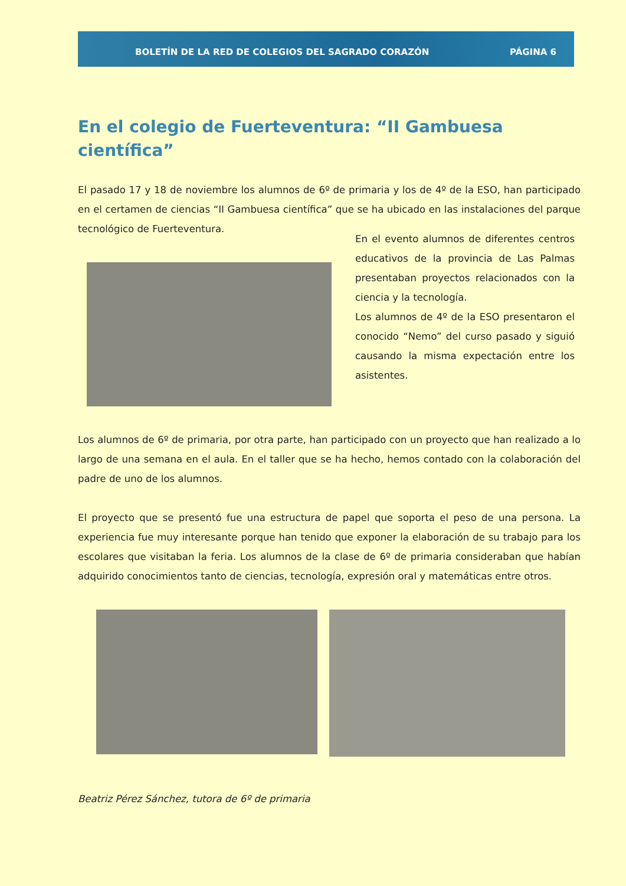BOLETÍN DE LA RED DE COLEGIOS DEL SAGRADO CORAZÓN PÁGINA 6
En el colegio de Fuerteventura: “II Gambuesa científica”
El pasado 17 y 18 de noviembre los alumnos de 6º de primaria y los de 4º de la ESO, han participado en el certamen de ciencias “II Gambuesa científica” que se ha ubicado en las instalaciones del parque tecnológico de Fuerteventura.
En el evento alumnos de diferentes centros educativos de la provincia de Las Palmas presentaban proyectos relacionados con la ciencia y la tecnología.
Los alumnos de 4º de la ESO presentaron el conocido “Nemo” del curso pasado y siguió causando la misma expectación entre los asistentes.
Los alumnos de 6º de primaria, por otra parte, han participado con un proyecto que han realizado a lo largo de una semana en el aula. En el taller que se ha hecho, hemos contado con la colaboración del padre de uno de los alumnos.
El proyecto que se presentó fue una estructura de papel que soporta el peso de una persona. La experiencia fue muy interesante porque han tenido que exponer la elaboración de su trabajo para los escolares que visitaban la feria. Los alumnos de la clase de 6º de primaria consideraban que habían adquirido conocimientos tanto de ciencias, tecnología, expresión oral y matemáticas entre otros.
Beatriz Pérez Sánchez, tutora de 6º de primaria